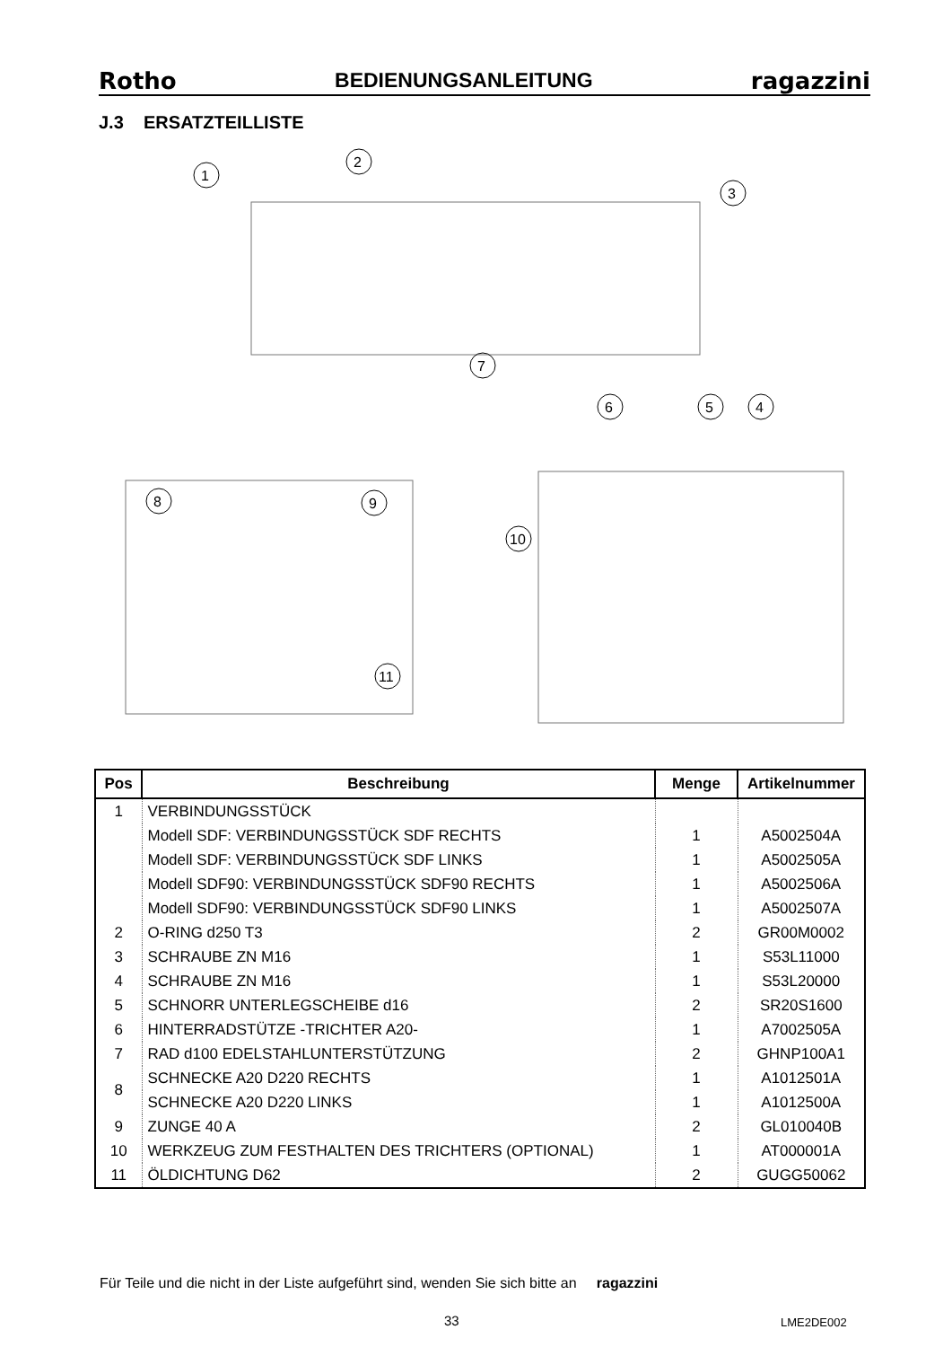Rotho BEDIENUNGSANLEITUNG ragazzini
J.3 ERSATZTEILLISTE
1
2
3
7
6
5
4
8
9
11
10
| Pos | Beschreibung | Menge | Artikelnummer |
| --- | --- | --- | --- |
| 1 | VERBINDUNGSSTÜCK | | |
| | Modell SDF: VERBINDUNGSSTÜCK SDF RECHTS | 1 | A5002504A |
| | Modell SDF: VERBINDUNGSSTÜCK SDF LINKS | 1 | A5002505A |
| | Modell SDF90: VERBINDUNGSSTÜCK SDF90 RECHTS | 1 | A5002506A |
| | Modell SDF90: VERBINDUNGSSTÜCK SDF90 LINKS | 1 | A5002507A |
| 2 | O-RING d250 T3 | 2 | GR00M0002 |
| 3 | SCHRAUBE ZN M16 | 1 | S53L11000 |
| 4 | SCHRAUBE ZN M16 | 1 | S53L20000 |
| 5 | SCHNORR UNTERLEGSCHEIBE d16 | 2 | SR20S1600 |
| 6 | HINTERRADSTÜTZE -TRICHTER A20- | 1 | A7002505A |
| 7 | RAD d100 EDELSTAHLUNTERSTÜTZUNG | 2 | GHNP100A1 |
| 8 | SCHNECKE A20 D220 RECHTS | 1 | A1012501A |
| | SCHNECKE A20 D220 LINKS | 1 | A1012500A |
| 9 | ZUNGE 40 A | 2 | GL010040B |
| 10 | WERKZEUG ZUM FESTHALTEN DES TRICHTERS (OPTIONAL) | 1 | AT000001A |
| 11 | ÖLDICHTUNG D62 | 2 | GUGG50062 |
Für Teile und die nicht in der Liste aufgeführt sind, wenden Sie sich bitte an ragazzini
33 LME2DE002